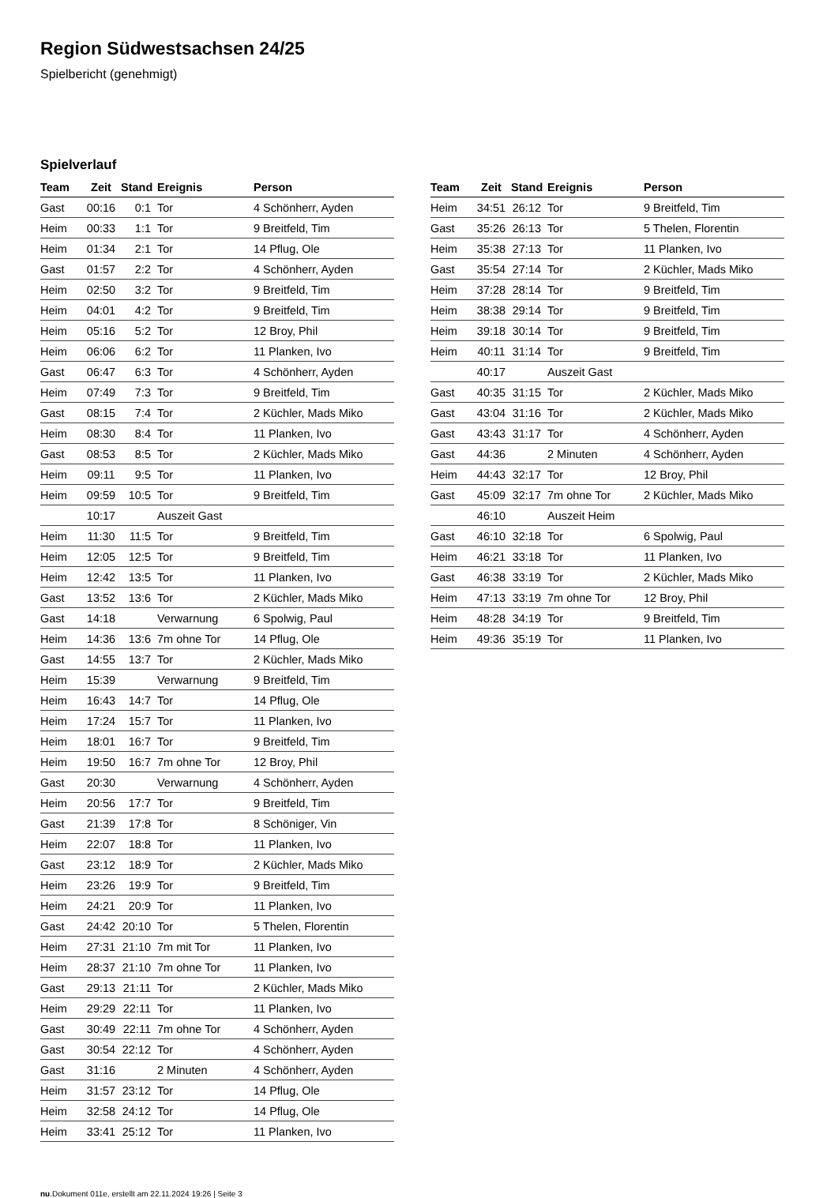Region Südwestsachsen 24/25
Spielbericht (genehmigt)
Spielverlauf
| Team | Zeit | Stand | Ereignis | Person |
| --- | --- | --- | --- | --- |
| Gast | 00:16 | 0:1 | Tor | 4 Schönherr, Ayden |
| Heim | 00:33 | 1:1 | Tor | 9 Breitfeld, Tim |
| Heim | 01:34 | 2:1 | Tor | 14 Pflug, Ole |
| Gast | 01:57 | 2:2 | Tor | 4 Schönherr, Ayden |
| Heim | 02:50 | 3:2 | Tor | 9 Breitfeld, Tim |
| Heim | 04:01 | 4:2 | Tor | 9 Breitfeld, Tim |
| Heim | 05:16 | 5:2 | Tor | 12 Broy, Phil |
| Heim | 06:06 | 6:2 | Tor | 11 Planken, Ivo |
| Gast | 06:47 | 6:3 | Tor | 4 Schönherr, Ayden |
| Heim | 07:49 | 7:3 | Tor | 9 Breitfeld, Tim |
| Gast | 08:15 | 7:4 | Tor | 2 Küchler, Mads Miko |
| Heim | 08:30 | 8:4 | Tor | 11 Planken, Ivo |
| Gast | 08:53 | 8:5 | Tor | 2 Küchler, Mads Miko |
| Heim | 09:11 | 9:5 | Tor | 11 Planken, Ivo |
| Heim | 09:59 | 10:5 | Tor | 9 Breitfeld, Tim |
| | 10:17 | | Auszeit Gast | |
| Heim | 11:30 | 11:5 | Tor | 9 Breitfeld, Tim |
| Heim | 12:05 | 12:5 | Tor | 9 Breitfeld, Tim |
| Heim | 12:42 | 13:5 | Tor | 11 Planken, Ivo |
| Gast | 13:52 | 13:6 | Tor | 2 Küchler, Mads Miko |
| Gast | 14:18 | | Verwarnung | 6 Spolwig, Paul |
| Heim | 14:36 | 13:6 | 7m ohne Tor | 14 Pflug, Ole |
| Gast | 14:55 | 13:7 | Tor | 2 Küchler, Mads Miko |
| Heim | 15:39 | | Verwarnung | 9 Breitfeld, Tim |
| Heim | 16:43 | 14:7 | Tor | 14 Pflug, Ole |
| Heim | 17:24 | 15:7 | Tor | 11 Planken, Ivo |
| Heim | 18:01 | 16:7 | Tor | 9 Breitfeld, Tim |
| Heim | 19:50 | 16:7 | 7m ohne Tor | 12 Broy, Phil |
| Gast | 20:30 | | Verwarnung | 4 Schönherr, Ayden |
| Heim | 20:56 | 17:7 | Tor | 9 Breitfeld, Tim |
| Gast | 21:39 | 17:8 | Tor | 8 Schöniger, Vin |
| Heim | 22:07 | 18:8 | Tor | 11 Planken, Ivo |
| Gast | 23:12 | 18:9 | Tor | 2 Küchler, Mads Miko |
| Heim | 23:26 | 19:9 | Tor | 9 Breitfeld, Tim |
| Heim | 24:21 | 20:9 | Tor | 11 Planken, Ivo |
| Gast | 24:42 | 20:10 | Tor | 5 Thelen, Florentin |
| Heim | 27:31 | 21:10 | 7m mit Tor | 11 Planken, Ivo |
| Heim | 28:37 | 21:10 | 7m ohne Tor | 11 Planken, Ivo |
| Gast | 29:13 | 21:11 | Tor | 2 Küchler, Mads Miko |
| Heim | 29:29 | 22:11 | Tor | 11 Planken, Ivo |
| Gast | 30:49 | 22:11 | 7m ohne Tor | 4 Schönherr, Ayden |
| Gast | 30:54 | 22:12 | Tor | 4 Schönherr, Ayden |
| Gast | 31:16 | | 2 Minuten | 4 Schönherr, Ayden |
| Heim | 31:57 | 23:12 | Tor | 14 Pflug, Ole |
| Heim | 32:58 | 24:12 | Tor | 14 Pflug, Ole |
| Heim | 33:41 | 25:12 | Tor | 11 Planken, Ivo |
| Team | Zeit | Stand | Ereignis | Person |
| --- | --- | --- | --- | --- |
| Heim | 34:51 | 26:12 | Tor | 9 Breitfeld, Tim |
| Gast | 35:26 | 26:13 | Tor | 5 Thelen, Florentin |
| Heim | 35:38 | 27:13 | Tor | 11 Planken, Ivo |
| Gast | 35:54 | 27:14 | Tor | 2 Küchler, Mads Miko |
| Heim | 37:28 | 28:14 | Tor | 9 Breitfeld, Tim |
| Heim | 38:38 | 29:14 | Tor | 9 Breitfeld, Tim |
| Heim | 39:18 | 30:14 | Tor | 9 Breitfeld, Tim |
| Heim | 40:11 | 31:14 | Tor | 9 Breitfeld, Tim |
| | 40:17 | | Auszeit Gast | |
| Gast | 40:35 | 31:15 | Tor | 2 Küchler, Mads Miko |
| Gast | 43:04 | 31:16 | Tor | 2 Küchler, Mads Miko |
| Gast | 43:43 | 31:17 | Tor | 4 Schönherr, Ayden |
| Gast | 44:36 | | 2 Minuten | 4 Schönherr, Ayden |
| Heim | 44:43 | 32:17 | Tor | 12 Broy, Phil |
| Gast | 45:09 | 32:17 | 7m ohne Tor | 2 Küchler, Mads Miko |
| | 46:10 | | Auszeit Heim | |
| Gast | 46:10 | 32:18 | Tor | 6 Spolwig, Paul |
| Heim | 46:21 | 33:18 | Tor | 11 Planken, Ivo |
| Gast | 46:38 | 33:19 | Tor | 2 Küchler, Mads Miko |
| Heim | 47:13 | 33:19 | 7m ohne Tor | 12 Broy, Phil |
| Heim | 48:28 | 34:19 | Tor | 9 Breitfeld, Tim |
| Heim | 49:36 | 35:19 | Tor | 11 Planken, Ivo |
nu.Dokument 011e, erstellt am 22.11.2024 19:26 | Seite 3